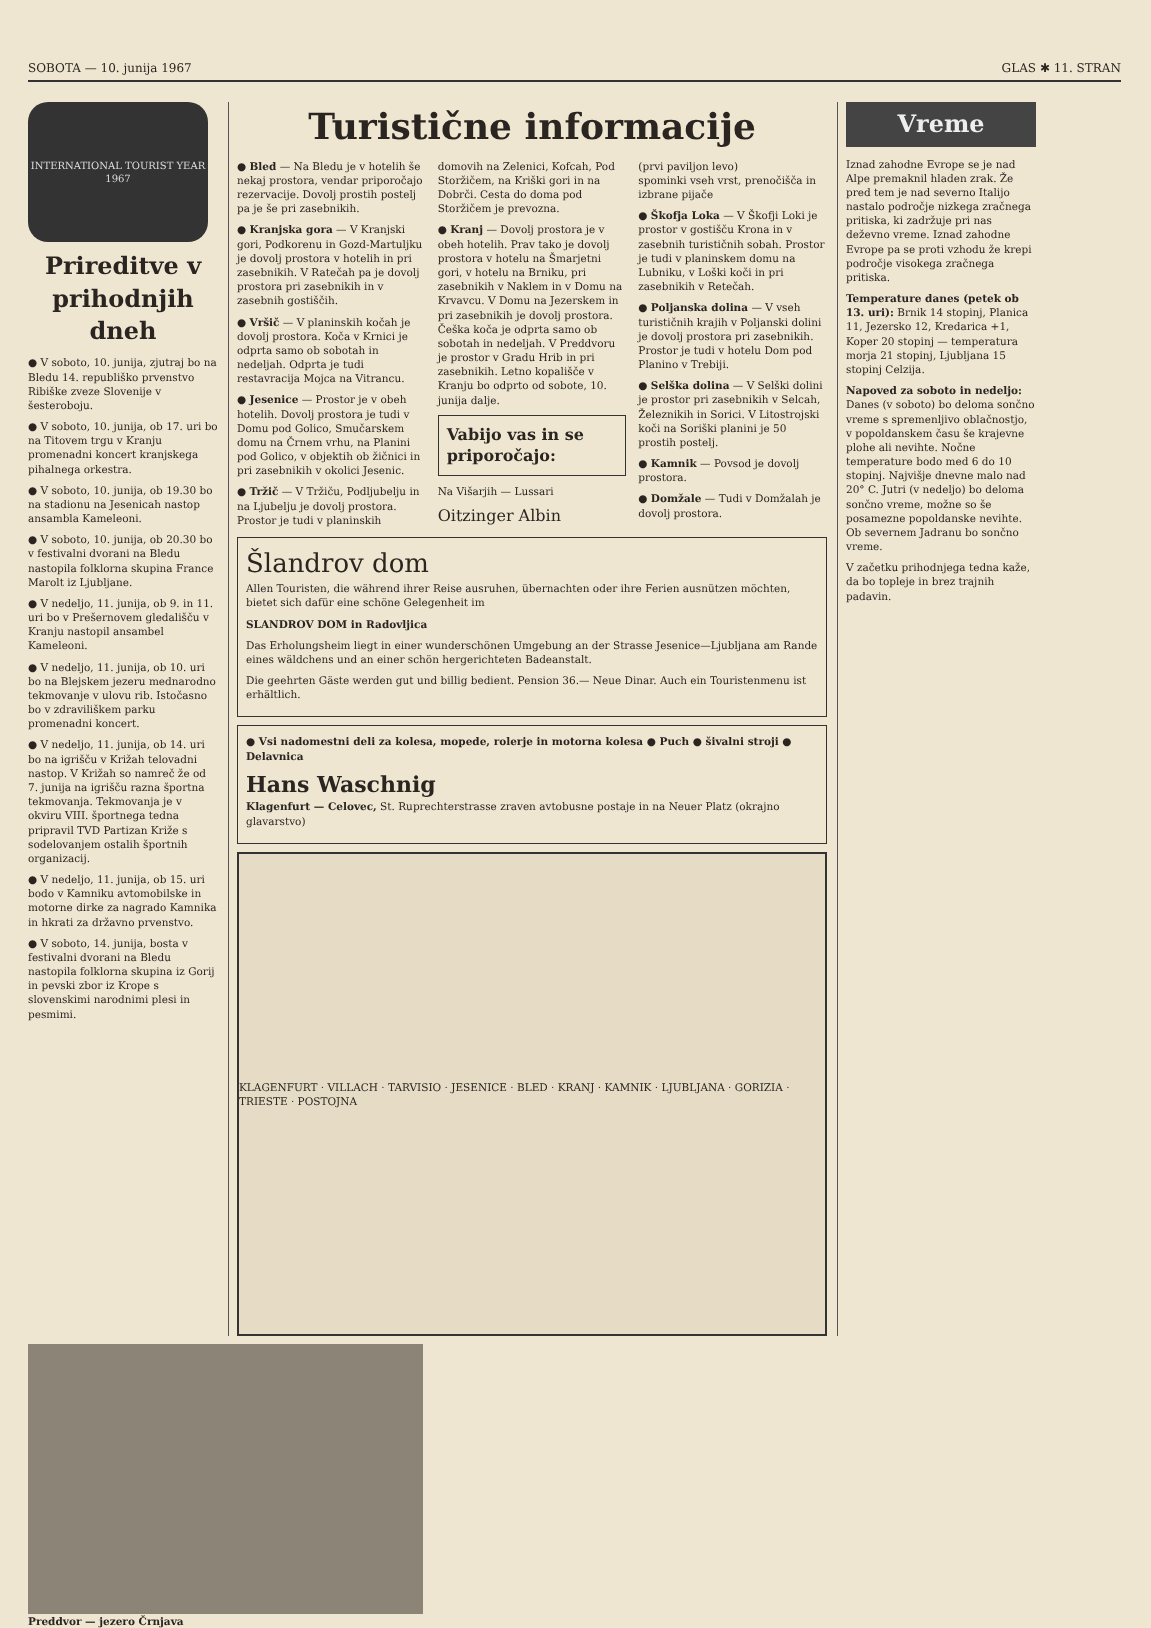SOBOTA — 10. junija 1967 GLAS ✱ 11. STRAN
INTERNATIONAL TOURIST YEAR 1967
Prireditve v prihodnjih dneh
● V soboto, 10. junija, zjutraj bo na Bledu 14. republiško prvenstvo Ribiške zveze Slovenije v šesteroboju.
● V soboto, 10. junija, ob 17. uri bo na Titovem trgu v Kranju promenadni koncert kranjskega pihalnega orkestra.
● V soboto, 10. junija, ob 19.30 bo na stadionu na Jesenicah nastop ansambla Kameleoni.
● V soboto, 10. junija, ob 20.30 bo v festivalni dvorani na Bledu nastopila folklorna skupina France Marolt iz Ljubljane.
● V nedeljo, 11. junija, ob 9. in 11. uri bo v Prešernovem gledališču v Kranju nastopil ansambel Kameleoni.
● V nedeljo, 11. junija, ob 10. uri bo na Blejskem jezeru mednarodno tekmovanje v ulovu rib. Istočasno bo v zdraviliškem parku promenadni koncert.
● V nedeljo, 11. junija, ob 14. uri bo na igrišču v Križah telovadni nastop. V Križah so namreč že od 7. junija na igrišču razna športna tekmovanja. Tekmovanja je v okviru VIII. športnega tedna pripravil TVD Partizan Križe s sodelovanjem ostalih športnih organizacij.
● V nedeljo, 11. junija, ob 15. uri bodo v Kamniku avtomobilske in motorne dirke za nagrado Kamnika in hkrati za državno prvenstvo.
● V soboto, 14. junija, bosta v festivalni dvorani na Bledu nastopila folklorna skupina iz Gorij in pevski zbor iz Krope s slovenskimi narodnimi plesi in pesmimi.
Turistične informacije
● Bled — Na Bledu je v hotelih še nekaj prostora, vendar priporočajo rezervacije. Dovolj prostih postelj pa je še pri zasebnikih.
● Kranjska gora — V Kranjski gori, Podkorenu in Gozd-Martuljku je dovolj prostora v hotelih in pri zasebnikih. V Ratečah pa je dovolj prostora pri zasebnikih in v zasebnih gostiščih.
● Vršič — V planinskih kočah je dovolj prostora. Koča v Krnici je odprta samo ob sobotah in nedeljah. Odprta je tudi restavracija Mojca na Vitrancu.
● Jesenice — Prostor je v obeh hotelih. Dovolj prostora je tudi v Domu pod Golico, Smučarskem domu na Črnem vrhu, na Planini pod Golico, v objektih ob žičnici in pri zasebnikih v okolici Jesenic.
● Tržič — V Tržiču, Podljubelju in na Ljubelju je dovolj prostora. Prostor je tudi v planinskih domovih na Zelenici, Kofcah, Pod Storžičem, na Kriški gori in na Dobrči. Cesta do doma pod Storžičem je prevozna.
● Kranj — Dovolj prostora je v obeh hotelih. Prav tako je dovolj prostora v hotelu na Šmarjetni gori, v hotelu na Brniku, pri zasebnikih v Naklem in v Domu na Krvavcu. V Domu na Jezerskem in pri zasebnikih je dovolj prostora. Češka koča je odprta samo ob sobotah in nedeljah. V Preddvoru je prostor v Gradu Hrib in pri zasebnikih. Letno kopališče v Kranju bo odprto od sobote, 10. junija dalje.
Vabijo vas in se priporočajo:
Na Višarjih — Lussari
Oitzinger Albin
(prvi paviljon levo)
spominki vseh vrst, prenočišča in izbrane pijače
● Škofja Loka — V Škofji Loki je prostor v gostišču Krona in v zasebnih turističnih sobah. Prostor je tudi v planinskem domu na Lubniku, v Loški koči in pri zasebnikih v Retečah.
● Poljanska dolina — V vseh turističnih krajih v Poljanski dolini je dovolj prostora pri zasebnikih. Prostor je tudi v hotelu Dom pod Planino v Trebiji.
● Selška dolina — V Selški dolini je prostor pri zasebnikih v Selcah, Železnikih in Sorici. V Litostrojski koči na Soriški planini je 50 prostih postelj.
● Kamnik — Povsod je dovolj prostora.
● Domžale — Tudi v Domžalah je dovolj prostora.
Šlandrov dom
Allen Touristen, die während ihrer Reise ausruhen, übernachten oder ihre Ferien ausnützen möchten, bietet sich dafür eine schöne Gelegenheit im
SLANDROV DOM in Radovljica
Das Erholungsheim liegt in einer wunderschönen Umgebung an der Strasse Jesenice—Ljubljana am Rande eines wäldchens und an einer schön hergerichteten Badeanstalt.
Die geehrten Gäste werden gut und billig bedient. Pension 36.— Neue Dinar. Auch ein Touristenmenu ist erhältlich.
● Vsi nadomestni deli za kolesa, mopede, rolerje in motorna kolesa ● Puch ● šivalni stroji ● Delavnica
Hans Waschnig
Klagenfurt — Celovec, St. Ruprechterstrasse zraven avtobusne postaje in na Neuer Platz (okrajno glavarstvo)
KLAGENFURT · VILLACH · TARVISIO · JESENICE · BLED · KRANJ · KAMNIK · LJUBLJANA · GORIZIA · TRIESTE · POSTOJNA
Vreme
Iznad zahodne Evrope se je nad Alpe premaknil hladen zrak. Že pred tem je nad severno Italijo nastalo področje nizkega zračnega pritiska, ki zadržuje pri nas deževno vreme. Iznad zahodne Evrope pa se proti vzhodu že krepi področje visokega zračnega pritiska.
Temperature danes (petek ob 13. uri): Brnik 14 stopinj, Planica 11, Jezersko 12, Kredarica +1, Koper 20 stopinj — temperatura morja 21 stopinj, Ljubljana 15 stopinj Celzija.
Napoved za soboto in nedeljo: Danes (v soboto) bo deloma sončno vreme s spremenljivo oblačnostjo, v popoldanskem času še krajevne plohe ali nevihte. Nočne temperature bodo med 6 do 10 stopinj. Najvišje dnevne malo nad 20° C. Jutri (v nedeljo) bo deloma sončno vreme, možne so še posamezne popoldanske nevihte. Ob severnem Jadranu bo sončno vreme.
V začetku prihodnjega tedna kaže, da bo topleje in brez trajnih padavin.
Preddvor — jezero Črnjava